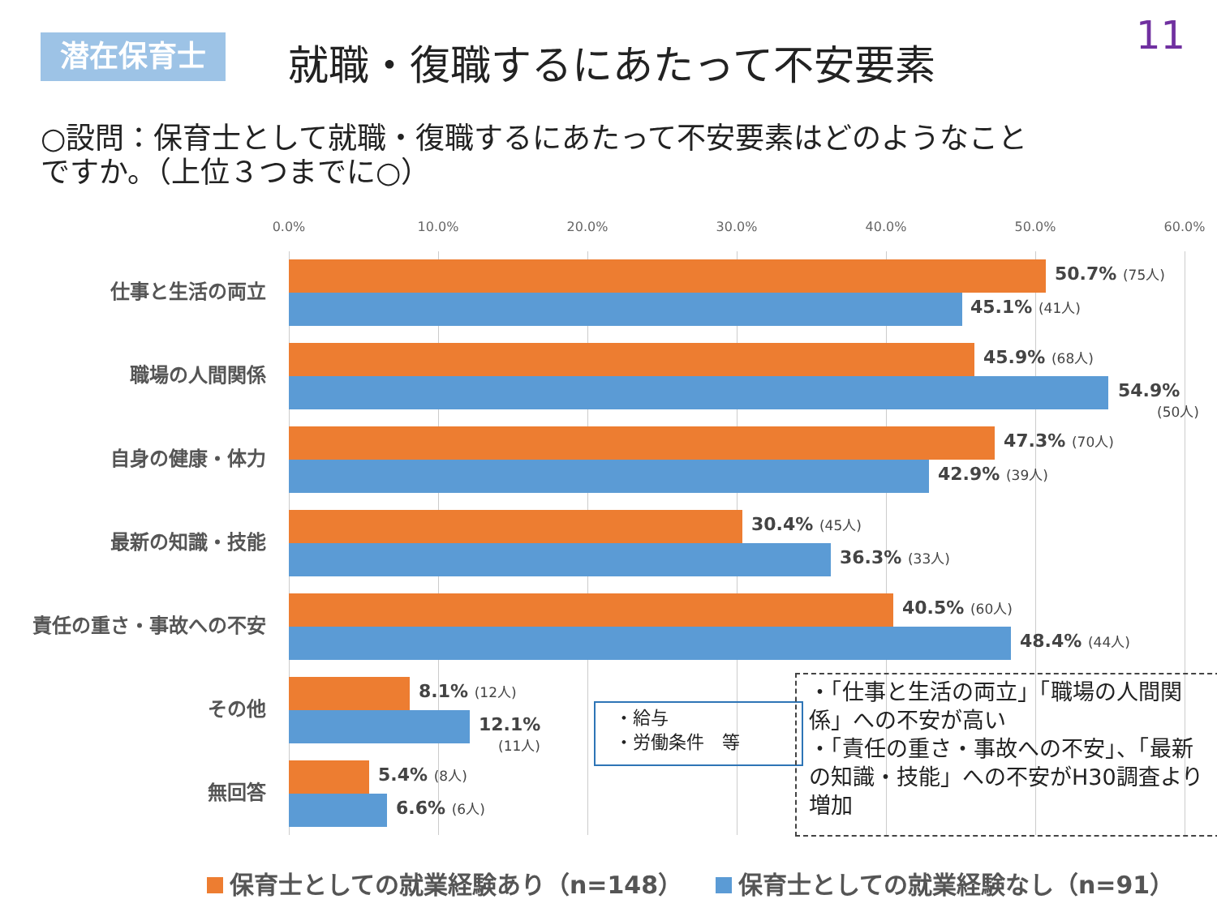潜在保育士 就職・復職するにあたって不安要素 11
○設問：保育士として就職・復職するにあたって不安要素はどのようなことですか。（上位３つまでに○）
0.0% 10.0% 20.0% 30.0% 40.0% 50.0% 60.0%
仕事と生活の両立
50.7% (75人)
45.1% (41人)
職場の人間関係
45.9% (68人)
54.9%
(50人)
自身の健康・体力
47.3% (70人)
42.9% (39人)
最新の知識・技能
30.4% (45人)
36.3% (33人)
責任の重さ・事故への不安
40.5% (60人)
48.4% (44人)
その他
8.1% (12人)
12.1%
(11人)
無回答
5.4% (8人)
6.6% (6人)
・給与
・労働条件　等
・「仕事と生活の両立」「職場の人間関係」への不安が高い
・「責任の重さ・事故への不安」、「最新の知識・技能」への不安がH30調査より増加
保育士としての就業経験あり（n=148） 保育士としての就業経験なし（n=91）